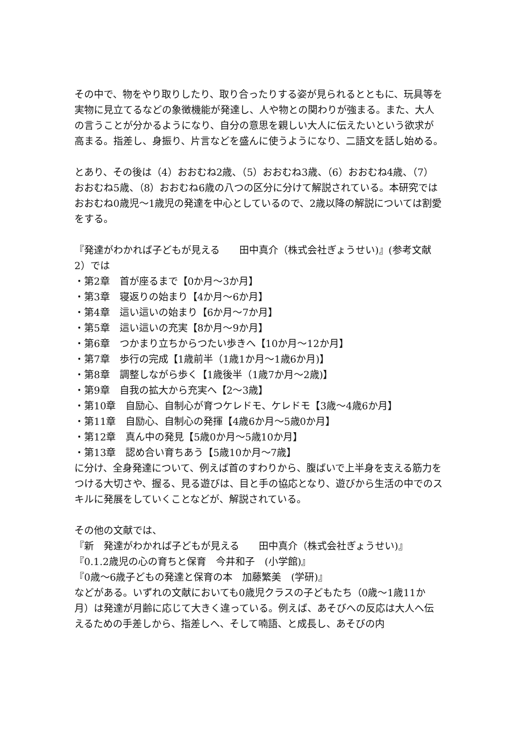その中で、物をやり取りしたり、取り合ったりする姿が見られるとともに、玩具等を実物に見立てるなどの象徴機能が発達し、人や物との関わりが強まる。また、大人の言うことが分かるようになり、自分の意思を親しい大人に伝えたいという欲求が高まる。指差し、身振り、片言などを盛んに使うようになり、二語文を話し始める。
とあり、その後は（4）おおむね2歳、（5）おおむね3歳、（6）おおむね4歳、（7）おおむね5歳、（8）おおむね6歳の八つの区分に分けて解説されている。本研究ではおおむね0歳児～1歳児の発達を中心としているので、2歳以降の解説については割愛をする。
『発達がわかれば子どもが見える　　田中真介（株式会社ぎょうせい)』(参考文献2）では
・第2章　首が座るまで【0か月～3か月】
・第3章　寝返りの始まり【4か月～6か月】
・第4章　這い這いの始まり【6か月～7か月】
・第5章　這い這いの充実【8か月～9か月】
・第6章　つかまり立ちからつたい歩きへ【10か月～12か月】
・第7章　歩行の完成【1歳前半（1歳1か月～1歳6か月)】
・第8章　調整しながら歩く【1歳後半（1歳7か月～2歳)】
・第9章　自我の拡大から充実へ【2～3歳】
・第10章　自励心、自制心が育つケレドモ、ケレドモ【3歳～4歳6か月】
・第11章　自励心、自制心の発揮【4歳6か月～5歳0か月】
・第12章　真ん中の発見【5歳0か月～5歳10か月】
・第13章　認め合い育ちあう【5歳10か月～7歳】
に分け、全身発達について、例えば首のすわりから、腹ばいで上半身を支える筋力をつける大切さや、握る、見る遊びは、目と手の協応となり、遊びから生活の中でのスキルに発展をしていくことなどが、解説されている。
その他の文献では、
『新　発達がわかれば子どもが見える　　田中真介（株式会社ぎょうせい)』
『0.1.2歳児の心の育ちと保育　今井和子　(小学館)』
『0歳～6歳子どもの発達と保育の本　加藤繁美　(学研)』
などがある。いずれの文献においても0歳児クラスの子どもたち（0歳～1歳11か月）は発達が月齢に応じて大きく違っている。例えば、あそびへの反応は大人へ伝えるための手差しから、指差しへ、そして喃語、と成長し、あそびの内